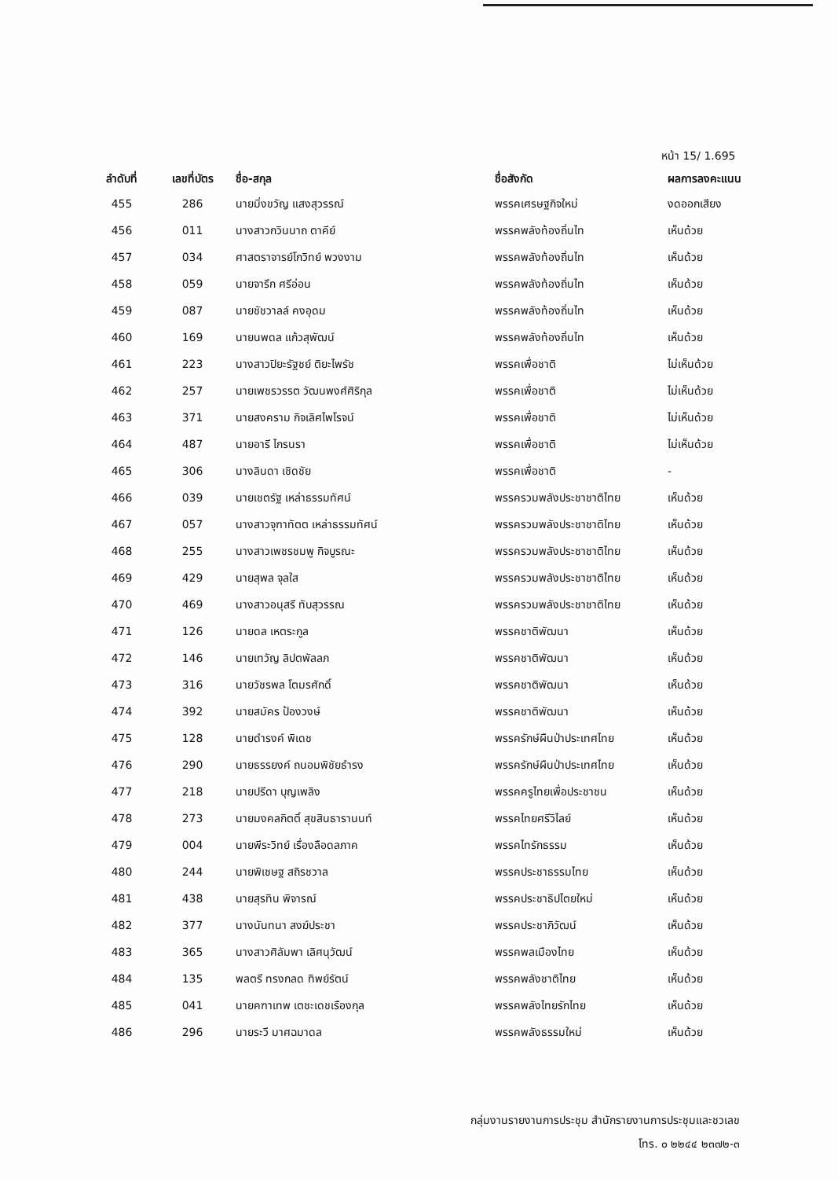หน้า 15/ 1.695
| ลำดับที่ | เลขที่บัตร | ชื่อ-สกุล | ชื่อสังกัด | ผลการลงคะแนน |
| --- | --- | --- | --- | --- |
| 455 | 286 | นายมิ่งขวัญ แสงสุวรรณ์ | พรรคเศรษฐกิจใหม่ | งดออกเสียง |
| 456 | 011 | นางสาวกวินนาถ ตาคีย์ | พรรคพลังท้องถิ่นไท | เห็นด้วย |
| 457 | 034 | ศาสตราจารย์โกวิทย์ พวงงาม | พรรคพลังท้องถิ่นไท | เห็นด้วย |
| 458 | 059 | นายจารึก ศรีอ่อน | พรรคพลังท้องถิ่นไท | เห็นด้วย |
| 459 | 087 | นายชัชวาลล์ คงอุดม | พรรคพลังท้องถิ่นไท | เห็นด้วย |
| 460 | 169 | นายนพดล แก้วสุพัฒน์ | พรรคพลังท้องถิ่นไท | เห็นด้วย |
| 461 | 223 | นางสาวปิยะรัฐชย์ ติยะไพรัช | พรรคเพื่อชาติ | ไม่เห็นด้วย |
| 462 | 257 | นายเพชรวรรต วัฒนพงศ์ศิริกุล | พรรคเพื่อชาติ | ไม่เห็นด้วย |
| 463 | 371 | นายสงคราม กิจเลิศไพโรจน์ | พรรคเพื่อชาติ | ไม่เห็นด้วย |
| 464 | 487 | นายอารี ไกรนรา | พรรคเพื่อชาติ | ไม่เห็นด้วย |
| 465 | 306 | นางลินดา เชิดชัย | พรรคเพื่อชาติ | - |
| 466 | 039 | นายเชตรัฐ เหล่าธรรมทัศน์ | พรรครวมพลังประชาชาติไทย | เห็นด้วย |
| 467 | 057 | นางสาวจุฑาทัตต เหล่าธรรมทัศน์ | พรรครวมพลังประชาชาติไทย | เห็นด้วย |
| 468 | 255 | นางสาวเพชรชมพู กิจบูรณะ | พรรครวมพลังประชาชาติไทย | เห็นด้วย |
| 469 | 429 | นายสุพล จุลใส | พรรครวมพลังประชาชาติไทย | เห็นด้วย |
| 470 | 469 | นางสาวอนุสรี ทับสุวรรณ | พรรครวมพลังประชาชาติไทย | เห็นด้วย |
| 471 | 126 | นายดล เหตระกูล | พรรคชาติพัฒนา | เห็นด้วย |
| 472 | 146 | นายเทวัญ ลิปตพัลลภ | พรรคชาติพัฒนา | เห็นด้วย |
| 473 | 316 | นายวัชรพล โตมรศักดิ์ | พรรคชาติพัฒนา | เห็นด้วย |
| 474 | 392 | นายสมัคร ป้องวงษ์ | พรรคชาติพัฒนา | เห็นด้วย |
| 475 | 128 | นายดำรงค์ พิเดช | พรรครักษ์ผืนป่าประเทศไทย | เห็นด้วย |
| 476 | 290 | นายธรรยงค์ ถนอมพิชัยธำรง | พรรครักษ์ผืนป่าประเทศไทย | เห็นด้วย |
| 477 | 218 | นายปรีดา บุญเพลิง | พรรคครูไทยเพื่อประชาชน | เห็นด้วย |
| 478 | 273 | นายมงคลกิตติ์ สุขสินธารานนท์ | พรรคไทยศรีวิไลย์ | เห็นด้วย |
| 479 | 004 | นายพีระวิทย์ เรื่องลือดลภาค | พรรคไทรักธรรม | เห็นด้วย |
| 480 | 244 | นายพิเชษฐ สถิรชวาล | พรรคประชาธรรมไทย | เห็นด้วย |
| 481 | 438 | นายสุรทิน พิจารณ์ | พรรคประชาธิปไตยใหม่ | เห็นด้วย |
| 482 | 377 | นางนันทนา สงฆ์ประชา | พรรคประชาภิวัฒน์ | เห็นด้วย |
| 483 | 365 | นางสาวศิลัมพา เลิศนุวัฒน์ | พรรคพลเมืองไทย | เห็นด้วย |
| 484 | 135 | พลตรี ทรงกลด ทิพย์รัตน์ | พรรคพลังชาติไทย | เห็นด้วย |
| 485 | 041 | นายคฑาเทพ เตชะเดชเรืองกุล | พรรคพลังไทยรักไทย | เห็นด้วย |
| 486 | 296 | นายระวี มาศฉมาดล | พรรคพลังธรรมใหม่ | เห็นด้วย |
กลุ่มงานรายงานการประชุม สำนักรายงานการประชุมและชวเลข
โทร. ๐ ๒๒๔๔ ๒๓๗๒-๓